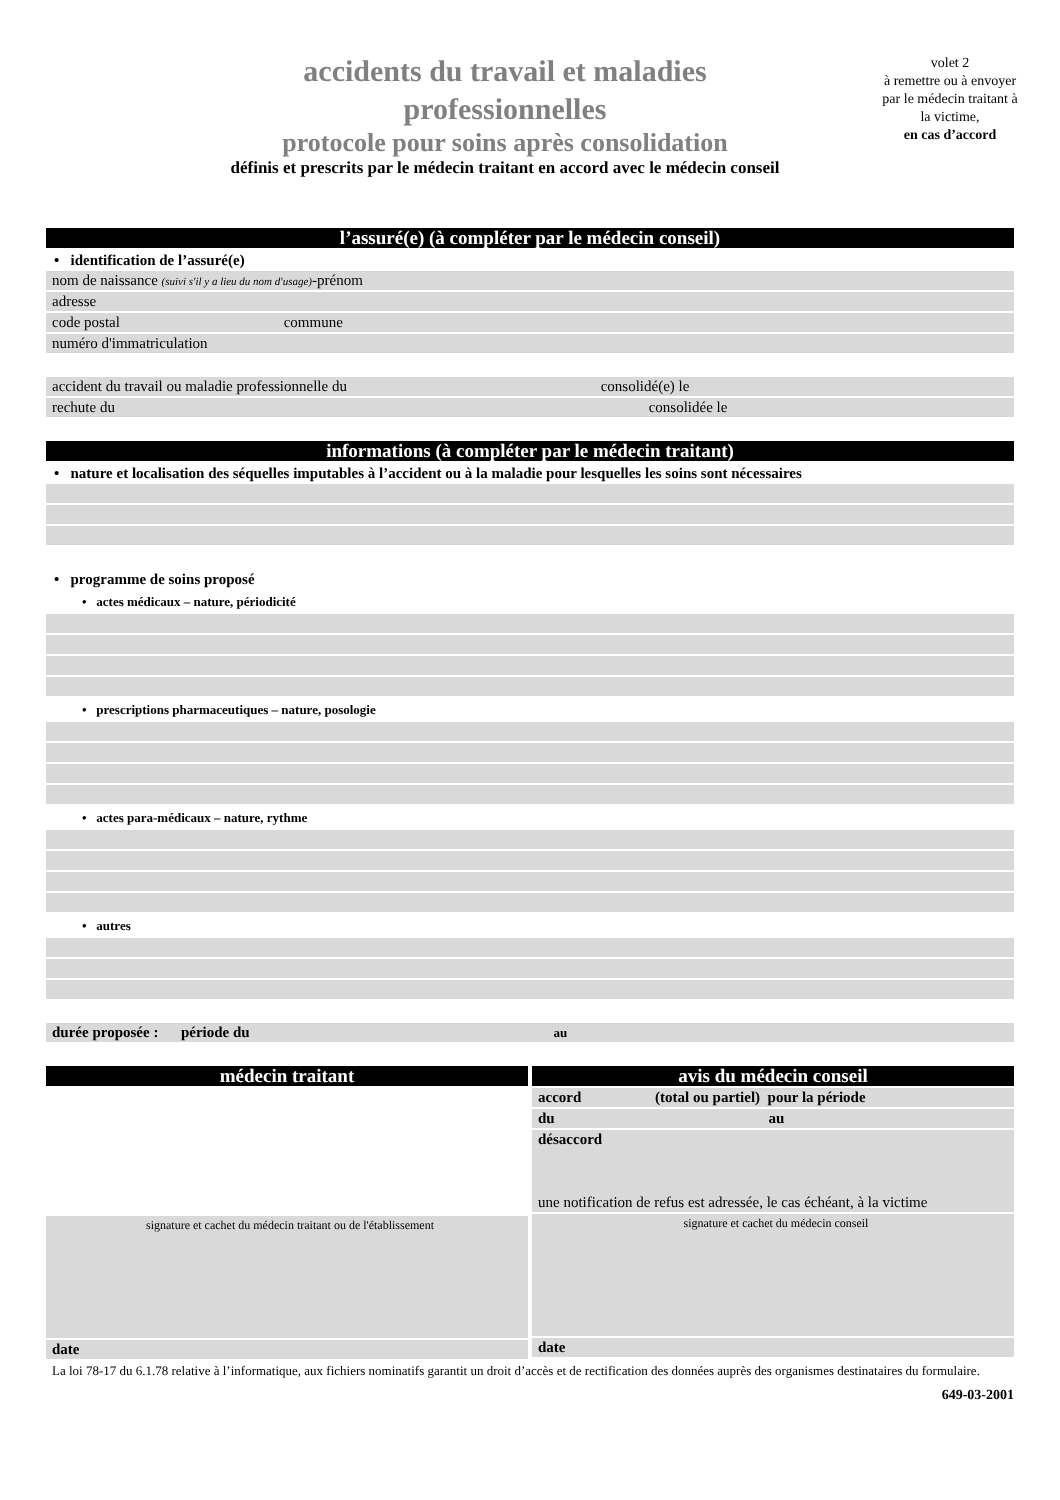accidents du travail et maladies
professionnelles
protocole pour soins après consolidation
définis et prescrits par le médecin traitant en accord avec le médecin conseil
volet 2
à remettre ou à envoyer par le médecin traitant à la victime,
en cas d’accord
l’assuré(e) (à compléter par le médecin conseil)
• identification de l’assuré(e)
nom de naissance (suivi s'il y a lieu du nom d'usage)-prénom
adresse
code postal commune
numéro d'immatriculation
accident du travail ou maladie professionnelle du consolidé(e) le
rechute du consolidée le
informations (à compléter par le médecin traitant)
• nature et localisation des séquelles imputables à l’accident ou à la maladie pour lesquelles les soins sont nécessaires
• programme de soins proposé
• actes médicaux – nature, périodicité
• prescriptions pharmaceutiques – nature, posologie
• actes para-médicaux – nature, rythme
• autres
durée proposée : période du au
médecin traitant
signature et cachet du médecin traitant ou de l'établissement
date
avis du médecin conseil
accord (total ou partiel) pour la période
du au
désaccord
une notification de refus est adressée, le cas échéant, à la victime
signature et cachet du médecin conseil
date
La loi 78-17 du 6.1.78 relative à l’informatique, aux fichiers nominatifs garantit un droit d’accès et de rectification des données auprès des organismes destinataires du formulaire.
649-03-2001